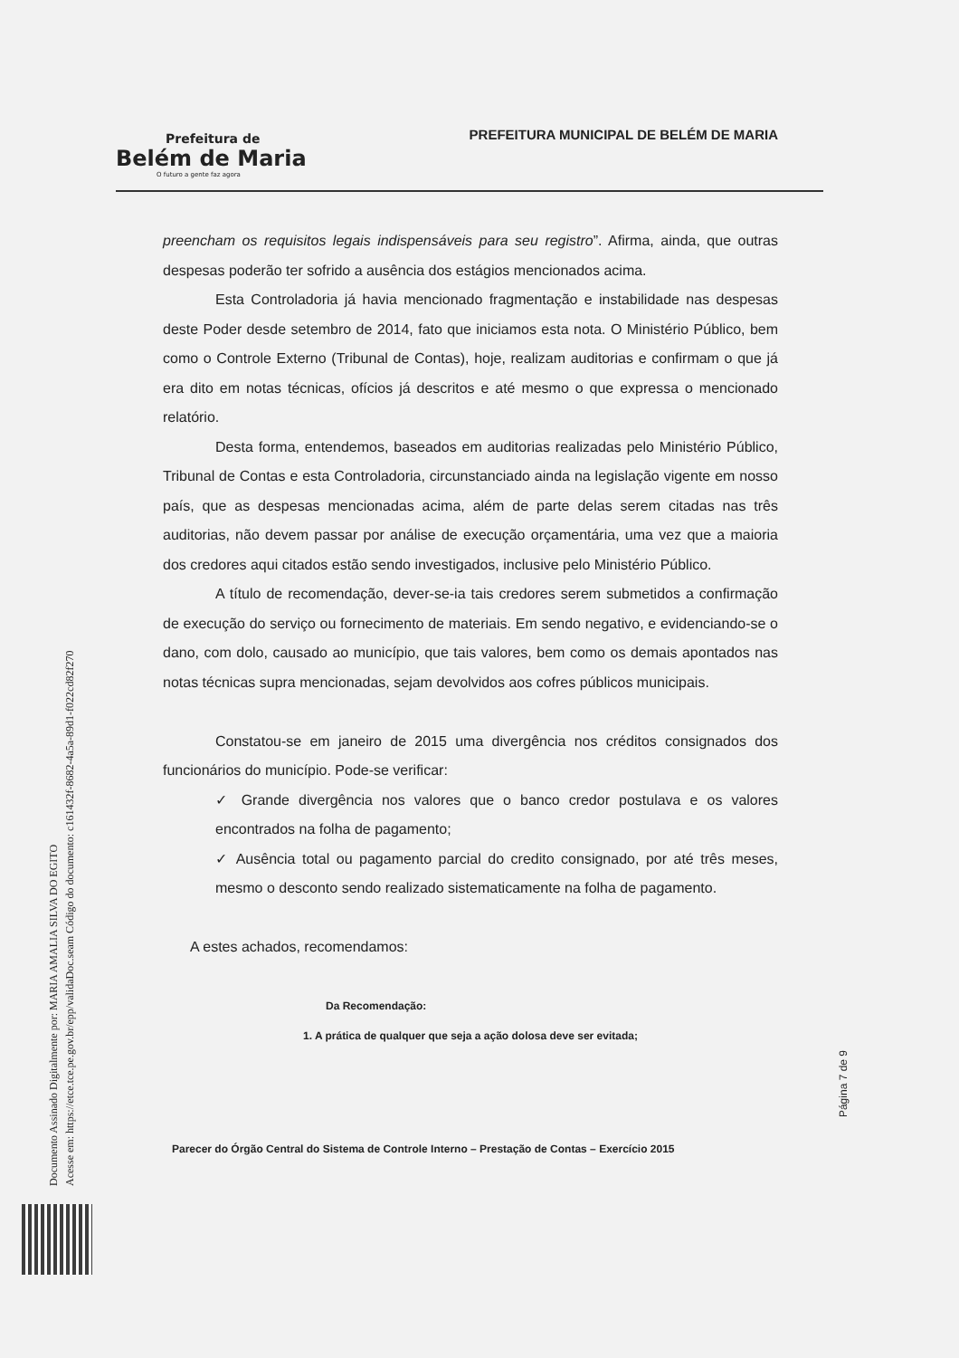Prefeitura de
Belém de Maria
O futuro a gente faz agora
PREFEITURA MUNICIPAL DE BELÉM DE MARIA
preencham os requisitos legais indispensáveis para seu registro”. Afirma, ainda, que outras despesas poderão ter sofrido a ausência dos estágios mencionados acima.
Esta Controladoria já havia mencionado fragmentação e instabilidade nas despesas deste Poder desde setembro de 2014, fato que iniciamos esta nota. O Ministério Público, bem como o Controle Externo (Tribunal de Contas), hoje, realizam auditorias e confirmam o que já era dito em notas técnicas, ofícios já descritos e até mesmo o que expressa o mencionado relatório.
Desta forma, entendemos, baseados em auditorias realizadas pelo Ministério Público, Tribunal de Contas e esta Controladoria, circunstanciado ainda na legislação vigente em nosso país, que as despesas mencionadas acima, além de parte delas serem citadas nas três auditorias, não devem passar por análise de execução orçamentária, uma vez que a maioria dos credores aqui citados estão sendo investigados, inclusive pelo Ministério Público.
A título de recomendação, dever-se-ia tais credores serem submetidos a confirmação de execução do serviço ou fornecimento de materiais. Em sendo negativo, e evidenciando-se o dano, com dolo, causado ao município, que tais valores, bem como os demais apontados nas notas técnicas supra mencionadas, sejam devolvidos aos cofres públicos municipais.
Constatou-se em janeiro de 2015 uma divergência nos créditos consignados dos funcionários do município. Pode-se verificar:
✓ Grande divergência nos valores que o banco credor postulava e os valores encontrados na folha de pagamento;
✓ Ausência total ou pagamento parcial do credito consignado, por até três meses, mesmo o desconto sendo realizado sistematicamente na folha de pagamento.
A estes achados, recomendamos:
Da Recomendação:
1. A prática de qualquer que seja a ação dolosa deve ser evitada;
Página 7 de 9
Parecer do Órgão Central do Sistema de Controle Interno – Prestação de Contas – Exercício 2015
Documento Assinado Digitalmente por: MARIA AMALIA SILVA DO EGITO
Acesse em: https://etce.tce.pe.gov.br/epp/validaDoc.seam Código do documento: c161432f-8682-4a5a-89d1-f022cd82f270